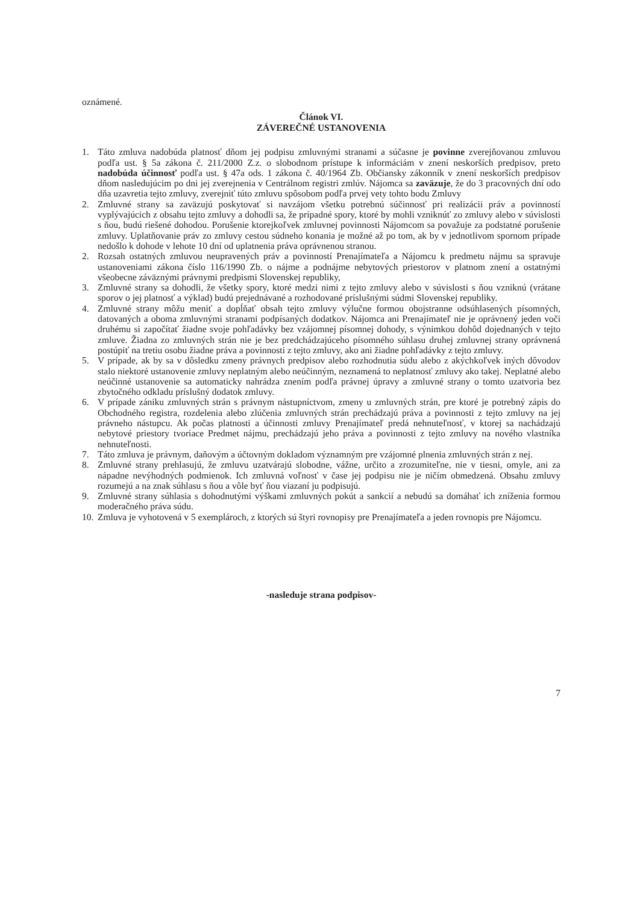oznámené.
Článok VI.
ZÁVEREČNÉ USTANOVENIA
1. Táto zmluva nadobúda platnosť dňom jej podpisu zmluvnými stranami a súčasne je povinne zverejňovanou zmluvou podľa ust. § 5a zákona č. 211/2000 Z.z. o slobodnom prístupe k informáciám v znení neskorších predpisov, preto nadobúda účinnosť podľa ust. § 47a ods. 1 zákona č. 40/1964 Zb. Občiansky zákonník v znení neskorších predpisov dňom nasledujúcim po dni jej zverejnenia v Centrálnom registri zmlúv. Nájomca sa zaväzuje, že do 3 pracovných dní odo dňa uzavretia tejto zmluvy, zverejniť túto zmluvu spôsobom podľa prvej vety tohto bodu Zmluvy
2. Zmluvné strany sa zaväzujú poskytovať si navzájom všetku potrebnú súčinnosť pri realizácii práv a povinností vyplývajúcich z obsahu tejto zmluvy a dohodli sa, že prípadné spory, ktoré by mohli vzniknúť zo zmluvy alebo v súvislosti s ňou, budú riešené dohodou. Porušenie ktorejkoľvek zmluvnej povinnosti Nájomcom sa považuje za podstatné porušenie zmluvy. Uplatňovanie práv zo zmluvy cestou súdneho konania je možné až po tom, ak by v jednotlivom spornom prípade nedošlo k dohode v lehote 10 dní od uplatnenia práva oprávnenou stranou.
2. Rozsah ostatných zmluvou neupravených práv a povinností Prenajímateľa a Nájomcu k predmetu nájmu sa spravuje ustanoveniami zákona číslo 116/1990 Zb. o nájme a podnájme nebytových priestorov v platnom znení a ostatnými všeobecne záväznými právnymi predpismi Slovenskej republiky,
3. Zmluvné strany sa dohodli, že všetky spory, ktoré medzi nimi z tejto zmluvy alebo v súvislosti s ňou vzniknú (vrátane sporov o jej platnosť a výklad) budú prejednávané a rozhodované príslušnými súdmi Slovenskej republiky.
4. Zmluvné strany môžu meniť a dopĺňať obsah tejto zmluvy výlučne formou obojstranne odsúhlasených písomných, datovaných a oboma zmluvnými stranami podpísaných dodatkov. Nájomca ani Prenajímateľ nie je oprávnený jeden voči druhému si započítať žiadne svoje pohľadávky bez vzájomnej písomnej dohody, s výnimkou dohôd dojednaných v tejto zmluve. Žiadna zo zmluvných strán nie je bez predchádzajúceho písomného súhlasu druhej zmluvnej strany oprávnená postúpiť na tretiu osobu žiadne práva a povinnosti z tejto zmluvy, ako ani žiadne pohľadávky z tejto zmluvy.
5. V prípade, ak by sa v dôsledku zmeny právnych predpisov alebo rozhodnutia súdu alebo z akýchkoľvek iných dôvodov stalo niektoré ustanovenie zmluvy neplatným alebo neúčinným, neznamená to neplatnosť zmluvy ako takej. Neplatné alebo neúčinné ustanovenie sa automaticky nahrádza znením podľa právnej úpravy a zmluvné strany o tomto uzatvoria bez zbytočného odkladu príslušný dodatok zmluvy.
6. V prípade zániku zmluvných strán s právnym nástupníctvom, zmeny u zmluvných strán, pre ktoré je potrebný zápis do Obchodného registra, rozdelenia alebo zlúčenia zmluvných strán prechádzajú práva a povinnosti z tejto zmluvy na jej právneho nástupcu. Ak počas platnosti a účinnosti zmluvy Prenajímateľ predá nehnuteľnosť, v ktorej sa nachádzajú nebytové priestory tvoriace Predmet nájmu, prechádzajú jeho práva a povinnosti z tejto zmluvy na nového vlastníka nehnuteľnosti.
7. Táto zmluva je právnym, daňovým a účtovným dokladom významným pre vzájomné plnenia zmluvných strán z nej.
8. Zmluvné strany prehlasujú, že zmluvu uzatvárajú slobodne, vážne, určito a zrozumiteľne, nie v tiesni, omyle, ani za nápadne nevýhodných podmienok. Ich zmluvná voľnosť v čase jej podpisu nie je ničím obmedzená. Obsahu zmluvy rozumejú a na znak súhlasu s ňou a vôle byť ňou viazaní ju podpisujú.
9. Zmluvné strany súhlasia s dohodnutými výškami zmluvných pokút a sankcií a nebudú sa domáhať ich zníženia formou moderačného práva súdu.
10. Zmluva je vyhotovená v 5 exemplároch, z ktorých sú štyri rovnopisy pre Prenajímateľa a jeden rovnopis pre Nájomcu.
-nasleduje strana podpisov-
7